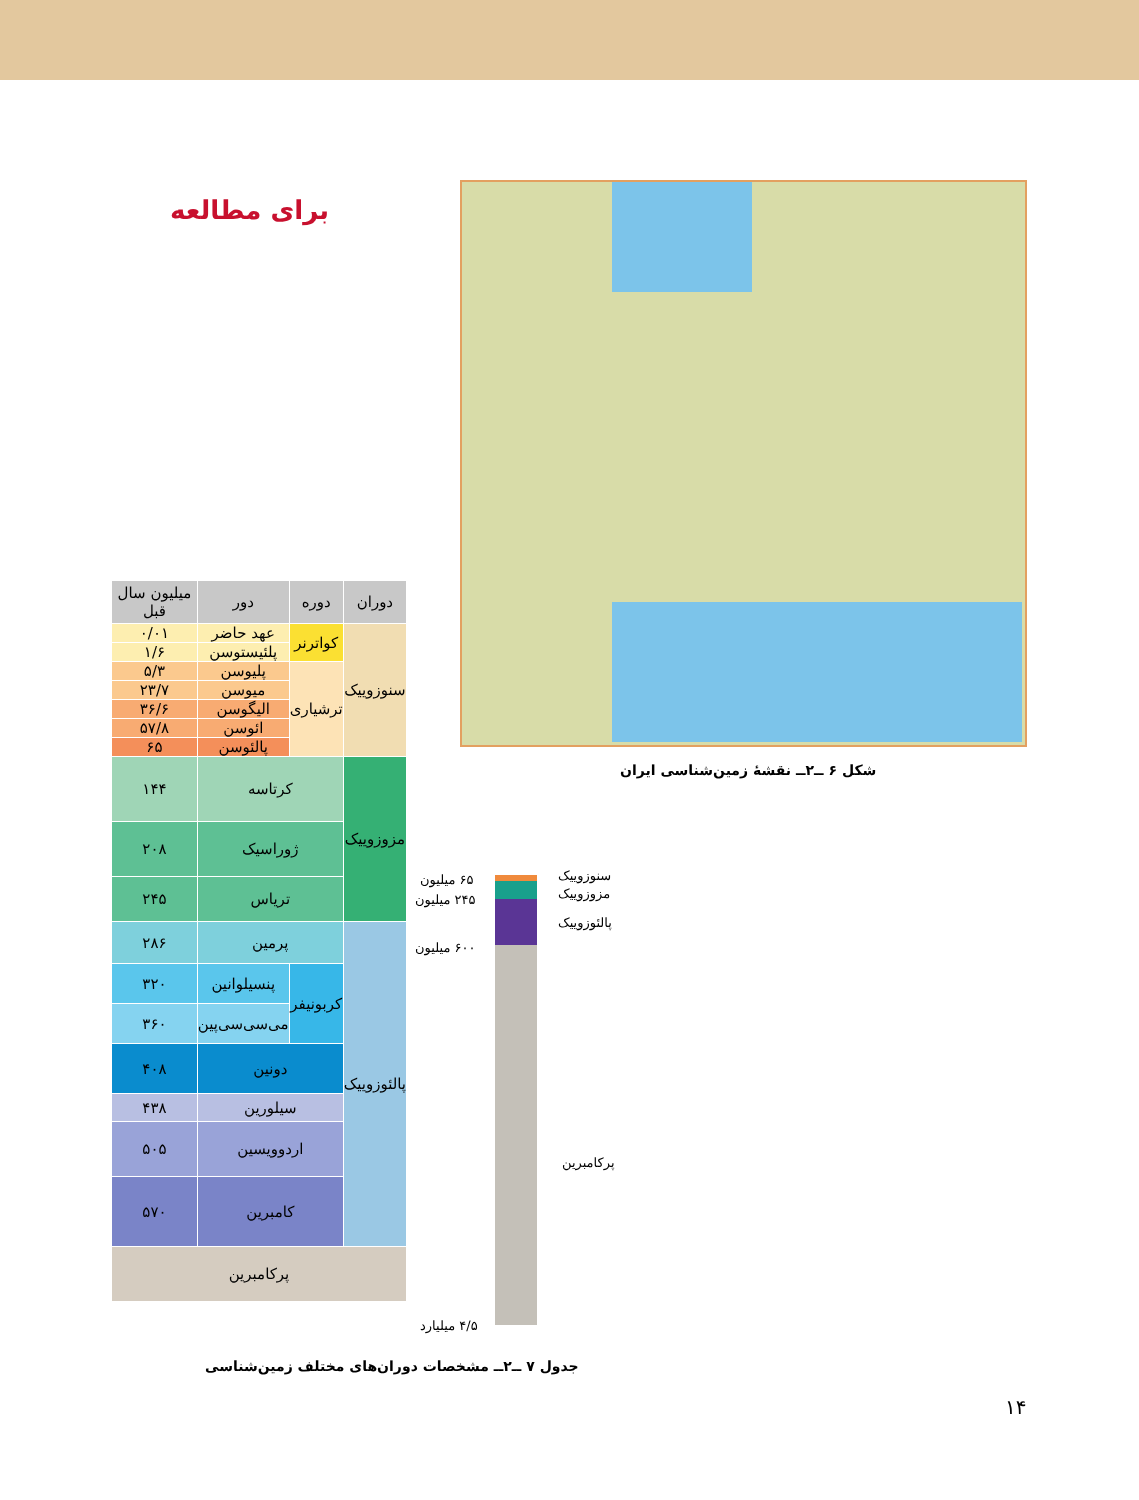برای مطالعه
شکل ۶ ــ۲ــ نقشهٔ زمین‌شناسی ایران
| دوران | دوره | | دور | میلیون سال قبل |
| --- | --- | --- | --- | --- |
| سنوزوییک | کواترنر | | عهد حاضر | ۰/۰۱ |
| | | | پلئیستوسن | ۱/۶ |
| | ترشیاری | | پلیوسن | ۵/۳ |
| | | | میوسن | ۲۳/۷ |
| | | | الیگوسن | ۳۶/۶ |
| | | | ائوسن | ۵۷/۸ |
| | | | پالئوسن | ۶۵ |
| مزوزوییک | کرتاسه | | | ۱۴۴ |
| | ژوراسیک | | | ۲۰۸ |
| | تریاس | | | ۲۴۵ |
| پالئوزوییک | پرمین | | | ۲۸۶ |
| | کربونیفر | پنسیلوانین | | ۳۲۰ |
| | | می‌سی‌سی‌پین | | ۳۶۰ |
| | دونین | | | ۴۰۸ |
| | سیلورین | | | ۴۳۸ |
| | اردوویسین | | | ۵۰۵ |
| | کامبرین | | | ۵۷۰ |
| پرکامبرین | | | | |
جدول ۷ ــ۲ــ مشخصات دوران‌های مختلف زمین‌شناسی
سنوزوییک
مزوزوییک
پالئوزوییک
پرکامبرین
۶۵ میلیون
۲۴۵ میلیون
۶۰۰ میلیون
۴/۵ میلیارد
۱۴